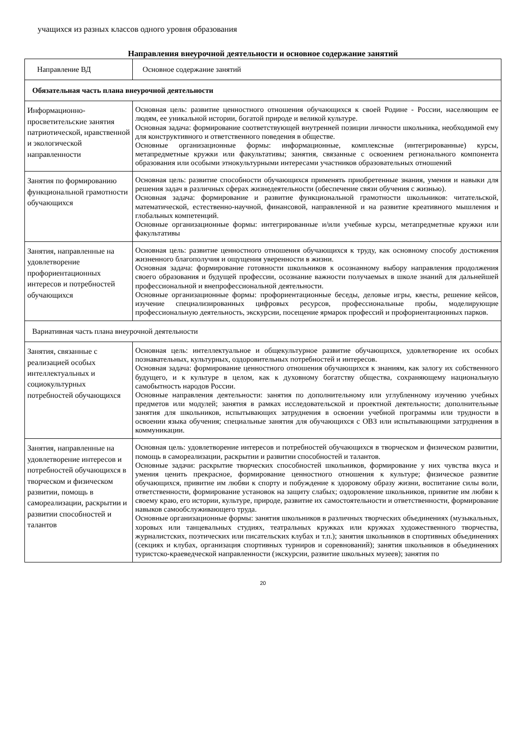учащихся из разных классов одного уровня образования
Направления внеурочной деятельности и основное содержание занятий
| Направление ВД | Основное содержание занятий |
| --- | --- |
| Обязательная часть плана внеурочной деятельности | |
| Информационно-просветительские занятия патриотической, нравственной и экологической направленности | Основная цель: развитие ценностного отношения обучающихся к своей Родине - России, населяющим ее людям, ее уникальной истории, богатой природе и великой культуре. Основная задача: формирование соответствующей внутренней позиции личности школьника, необходимой ему для конструктивного и ответственного поведения в обществе. Основные организационные формы: информационные, комплексные (интегрированные) курсы, метапредметные кружки или факультативы; занятия, связанные с освоением регионального компонента образования или особыми этнокультурными интересами участников образовательных отношений |
| Занятия по формированию функциональной грамотности обучающихся | Основная цель: развитие способности обучающихся применять приобретенные знания, умения и навыки для решения задач в различных сферах жизнедеятельности (обеспечение связи обучения с жизнью). Основная задача: формирование и развитие функциональной грамотности школьников: читательской, математической, естественно-научной, финансовой, направленной и на развитие креативного мышления и глобальных компетенций. Основные организационные формы: интегрированные и/или учебные курсы, метапредметные кружки или факультативы |
| Занятия, направленные на удовлетворение профориентационных интересов и потребностей обучающихся | Основная цель: развитие ценностного отношения обучающихся к труду, как основному способу достижения жизненного благополучия и ощущения уверенности в жизни. Основная задача: формирование готовности школьников к осознанному выбору направления продолжения своего образования и будущей профессии, осознание важности получаемых в школе знаний для дальнейшей профессиональной и внепрофессиональной деятельности. Основные организационные формы: профориентационные беседы, деловые игры, квесты, решение кейсов, изучение специализированных цифровых ресурсов, профессиональные пробы, моделирующие профессиональную деятельность, экскурсии, посещение ярмарок профессий и профориентационных парков. |
| Вариативная часть плана внеурочной деятельности | |
| Занятия, связанные с реализацией особых интеллектуальных и социокультурных потребностей обучающихся | Основная цель: интеллектуальное и общекультурное развитие обучающихся, удовлетворение их особых познавательных, культурных, оздоровительных потребностей и интересов. Основная задача: формирование ценностного отношения обучающихся к знаниям, как залогу их собственного будущего, и к культуре в целом, как к духовному богатству общества, сохраняющему национальную самобытность народов России. Основные направления деятельности: занятия по дополнительному или углубленному изучению учебных предметов или модулей; занятия в рамках исследовательской и проектной деятельности; дополнительные занятия для школьников, испытывающих затруднения в освоении учебной программы или трудности в освоении языка обучения; специальные занятия для обучающихся с ОВЗ или испытывающими затруднения в коммуникации. |
| Занятия, направленные на удовлетворение интересов и потребностей обучающихся в творческом и физическом развитии, помощь в самореализации, раскрытии и развитии способностей и талантов | Основная цель: удовлетворение интересов и потребностей обучающихся в творческом и физическом развитии, помощь в самореализации, раскрытии и развитии способностей и талантов. Основные задачи: раскрытие творческих способностей школьников, формирование у них чувства вкуса и умения ценить прекрасное, формирование ценностного отношения к культуре; физическое развитие обучающихся, привитие им любви к спорту и побуждение к здоровому образу жизни, воспитание силы воли, ответственности, формирование установок на защиту слабых; оздоровление школьников, привитие им любви к своему краю, его истории, культуре, природе, развитие их самостоятельности и ответственности, формирование навыков самообслуживающего труда. Основные организационные формы: занятия школьников в различных творческих объединениях (музыкальных, хоровых или танцевальных студиях, театральных кружках или кружках художественного творчества, журналистских, поэтических или писательских клубах и т.п.); занятия школьников в спортивных объединениях (секциях и клубах, организация спортивных турниров и соревнований); занятия школьников в объединениях туристско-краеведческой направленности (экскурсии, развитие школьных музеев); занятия по |
20